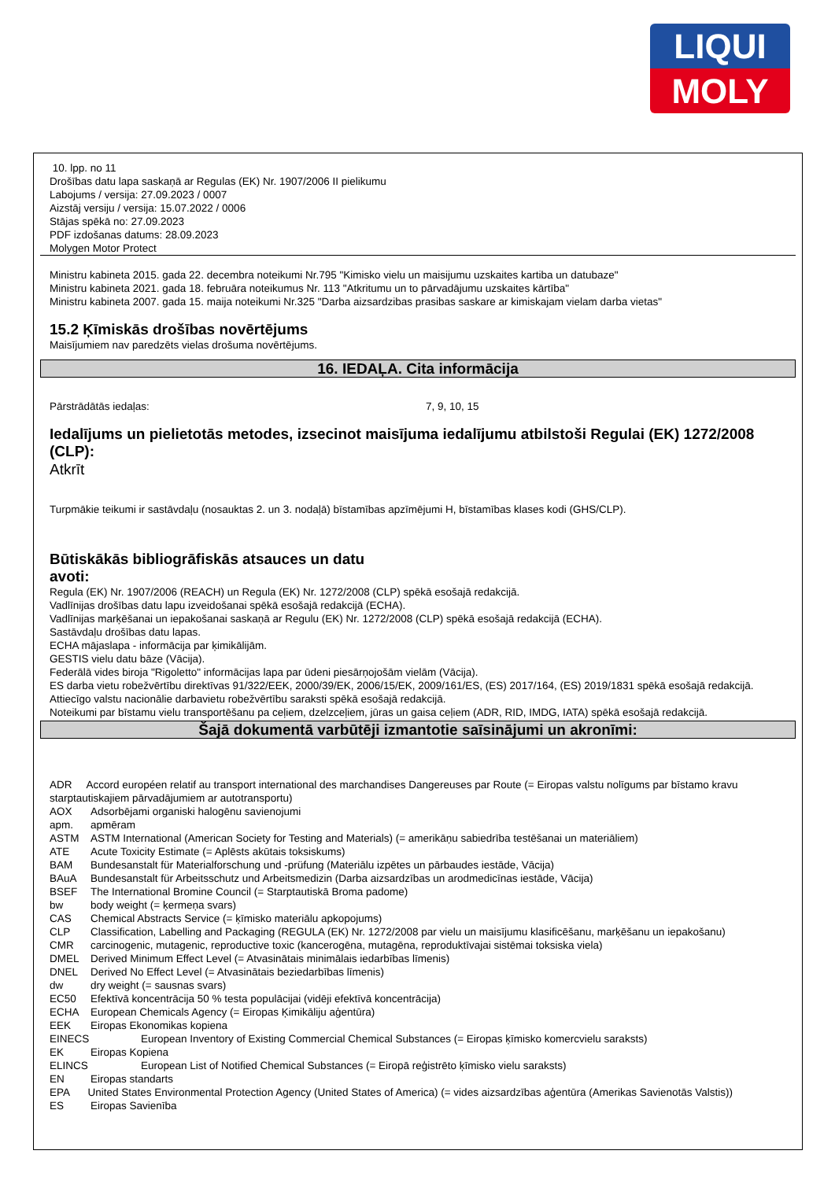LIQUI
MOLY
10. lpp. no 11
Drošības datu lapa saskaņā ar Regulas (EK) Nr. 1907/2006 II pielikumu
Labojums / versija: 27.09.2023 / 0007
Aizstāj versiju / versija: 15.07.2022 / 0006
Stājas spēkā no: 27.09.2023
PDF izdošanas datums: 28.09.2023
Molygen Motor Protect
Ministru kabineta 2015. gada 22. decembra noteikumi Nr.795 "Kimisko vielu un maisijumu uzskaites kartiba un datubaze"
Ministru kabineta 2021. gada 18. februāra noteikumus Nr. 113 "Atkritumu un to pārvadājumu uzskaites kārtība"
Ministru kabineta 2007. gada 15. maija noteikumi Nr.325 "Darba aizsardzibas prasibas saskare ar kimiskajam vielam darba vietas"
15.2 Ķīmiskās drošības novērtējums
Maisījumiem nav paredzēts vielas drošuma novērtējums.
16. IEDAĻA. Cita informācija
Pārstrādātās iedaļas: 7, 9, 10, 15
Iedalījums un pielietotās metodes, izsecinot maisījuma iedalījumu atbilstoši Regulai (EK) 1272/2008 (CLP):
Atkrīt
Turpmākie teikumi ir sastāvdaļu (nosauktas 2. un 3. nodaļā) bīstamības apzīmējumi H, bīstamības klases kodi (GHS/CLP).
Būtiskākās bibliogrāfiskās atsauces un datu
avoti:
Regula (EK) Nr. 1907/2006 (REACH) un Regula (EK) Nr. 1272/2008 (CLP) spēkā esošajā redakcijā.
Vadlīnijas drošības datu lapu izveidošanai spēkā esošajā redakcijā (ECHA).
Vadlīnijas marķēšanai un iepakošanai saskaņā ar Regulu (EK) Nr. 1272/2008 (CLP) spēkā esošajā redakcijā (ECHA).
Sastāvdaļu drošības datu lapas.
ECHA mājaslapa - informācija par ķimikālijām.
GESTIS vielu datu bāze (Vācija).
Federālā vides biroja "Rigoletto" informācijas lapa par ūdeni piesārņojošām vielām (Vācija).
ES darba vietu robežvērtību direktīvas 91/322/EEK, 2000/39/EK, 2006/15/EK, 2009/161/ES, (ES) 2017/164, (ES) 2019/1831 spēkā esošajā redakcijā.
Attiecīgo valstu nacionālie darbavietu robežvērtību saraksti spēkā esošajā redakcijā.
Noteikumi par bīstamu vielu transportēšanu pa ceļiem, dzelzceļiem, jūras un gaisa ceļiem (ADR, RID, IMDG, IATA) spēkā esošajā redakcijā.
Šajā dokumentā varbūtēji izmantotie saīsinājumi un akronīmi:
ADR Accord européen relatif au transport international des marchandises Dangereuses par Route (= Eiropas valstu nolīgums par bīstamo kravu starptautiskajiem pārvadājumiem ar autotransportu)
AOX Adsorbējami organiski halogēnu savienojumi
apm. apmēram
ASTM ASTM International (American Society for Testing and Materials) (= amerikāņu sabiedrība testēšanai un materiāliem)
ATE Acute Toxicity Estimate (= Aplēsts akūtais toksiskums)
BAM Bundesanstalt für Materialforschung und -prüfung (Materiālu izpētes un pārbaudes iestāde, Vācija)
BAuA Bundesanstalt für Arbeitsschutz und Arbeitsmedizin (Darba aizsardzības un arodmedicīnas iestāde, Vācija)
BSEF The International Bromine Council (= Starptautiskā Broma padome)
bw body weight (= ķermeņa svars)
CAS Chemical Abstracts Service (= ķīmisko materiālu apkopojums)
CLP Classification, Labelling and Packaging (REGULA (EK) Nr. 1272/2008 par vielu un maisījumu klasificēšanu, marķēšanu un iepakošanu)
CMR carcinogenic, mutagenic, reproductive toxic (kancerogēna, mutagēna, reproduktīvajai sistēmai toksiska viela)
DMEL Derived Minimum Effect Level (= Atvasinātais minimālais iedarbības līmenis)
DNEL Derived No Effect Level (= Atvasinātais beziedarbības līmenis)
dw dry weight (= sausnas svars)
EC50 Efektīvā koncentrācija 50 % testa populācijai (vidēji efektīvā koncentrācija)
ECHA European Chemicals Agency (= Eiropas Ķimikāliju aģentūra)
EEK Eiropas Ekonomikas kopiena
EINECS European Inventory of Existing Commercial Chemical Substances (= Eiropas ķīmisko komercvielu saraksts)
EK Eiropas Kopiena
ELINCS European List of Notified Chemical Substances (= Eiropā reģistrēto ķīmisko vielu saraksts)
EN Eiropas standarts
EPA United States Environmental Protection Agency (United States of America) (= vides aizsardzības aģentūra (Amerikas Savienotās Valstis))
ES Eiropas Savienība